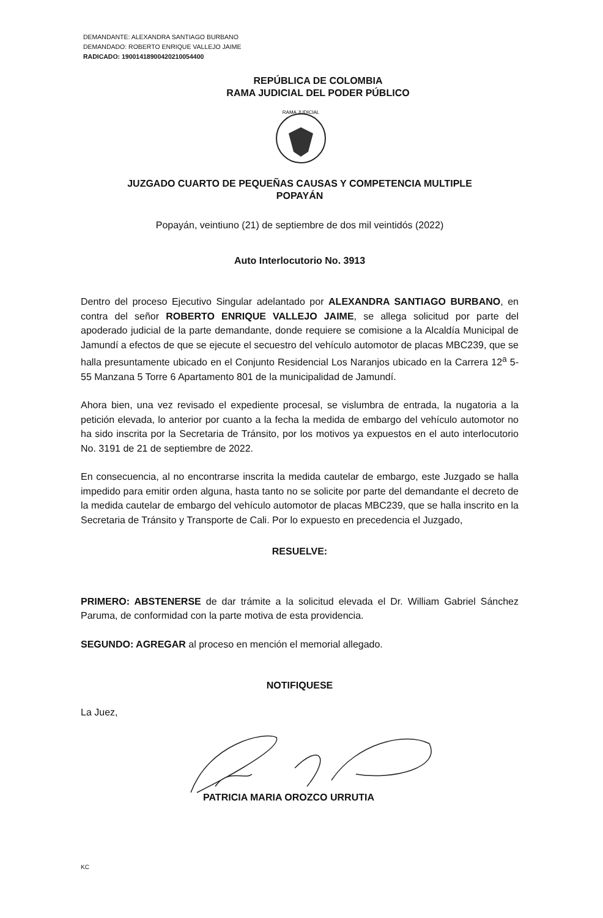DEMANDANTE: ALEXANDRA SANTIAGO BURBANO
DEMANDADO: ROBERTO ENRIQUE VALLEJO JAIME
RADICADO: 19001418900420210054400
REPÚBLICA DE COLOMBIA
RAMA JUDICIAL DEL PODER PÚBLICO
RAMA JUDICIAL
JUZGADO CUARTO DE PEQUEÑAS CAUSAS Y COMPETENCIA MULTIPLE
POPAYÁN
Popayán, veintiuno (21) de septiembre de dos mil veintidós (2022)
Auto Interlocutorio No. 3913
Dentro del proceso Ejecutivo Singular adelantado por ALEXANDRA SANTIAGO BURBANO, en contra del señor ROBERTO ENRIQUE VALLEJO JAIME, se allega solicitud por parte del apoderado judicial de la parte demandante, donde requiere se comisione a la Alcaldía Municipal de Jamundí a efectos de que se ejecute el secuestro del vehículo automotor de placas MBC239, que se halla presuntamente ubicado en el Conjunto Residencial Los Naranjos ubicado en la Carrera 12<sup>a</sup> 5-55 Manzana 5 Torre 6 Apartamento 801 de la municipalidad de Jamundí.
Ahora bien, una vez revisado el expediente procesal, se vislumbra de entrada, la nugatoria a la petición elevada, lo anterior por cuanto a la fecha la medida de embargo del vehículo automotor no ha sido inscrita por la Secretaria de Tránsito, por los motivos ya expuestos en el auto interlocutorio No. 3191 de 21 de septiembre de 2022.
En consecuencia, al no encontrarse inscrita la medida cautelar de embargo, este Juzgado se halla impedido para emitir orden alguna, hasta tanto no se solicite por parte del demandante el decreto de la medida cautelar de embargo del vehículo automotor de placas MBC239, que se halla inscrito en la Secretaria de Tránsito y Transporte de Cali. Por lo expuesto en precedencia el Juzgado,
RESUELVE:
PRIMERO: ABSTENERSE de dar trámite a la solicitud elevada el Dr. William Gabriel Sánchez Paruma, de conformidad con la parte motiva de esta providencia.
SEGUNDO: AGREGAR al proceso en mención el memorial allegado.
NOTIFIQUESE
La Juez,
PATRICIA MARIA OROZCO URRUTIA
KC